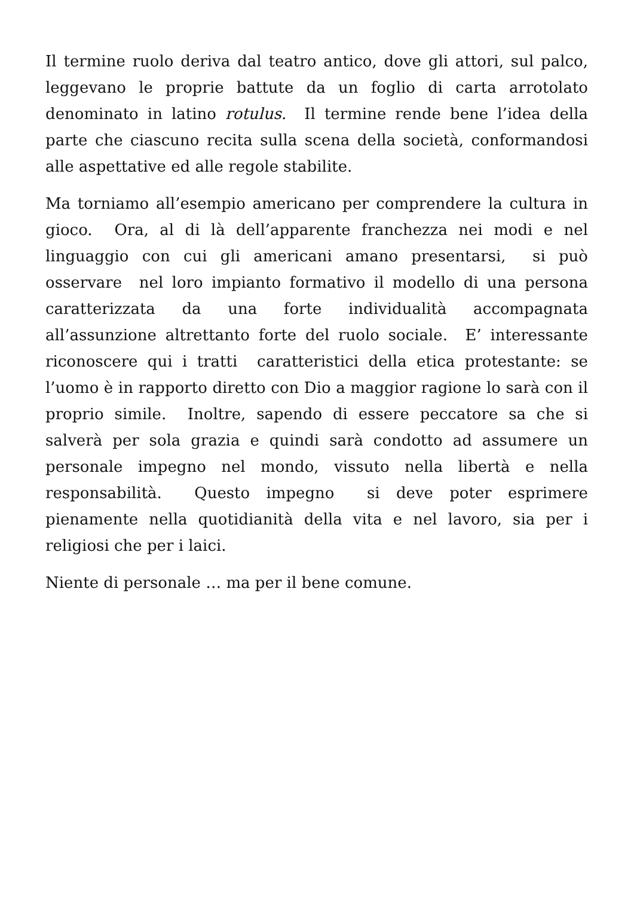Il termine ruolo deriva dal teatro antico, dove gli attori, sul palco, leggevano le proprie battute da un foglio di carta arrotolato denominato in latino rotulus. Il termine rende bene l’idea della parte che ciascuno recita sulla scena della società, conformandosi alle aspettative ed alle regole stabilite.
Ma torniamo all’esempio americano per comprendere la cultura in gioco. Ora, al di là dell’apparente franchezza nei modi e nel linguaggio con cui gli americani amano presentarsi, si può osservare nel loro impianto formativo il modello di una persona caratterizzata da una forte individualità accompagnata all’assunzione altrettanto forte del ruolo sociale. E’ interessante riconoscere qui i tratti caratteristici della etica protestante: se l’uomo è in rapporto diretto con Dio a maggior ragione lo sarà con il proprio simile. Inoltre, sapendo di essere peccatore sa che si salverà per sola grazia e quindi sarà condotto ad assumere un personale impegno nel mondo, vissuto nella libertà e nella responsabilità. Questo impegno si deve poter esprimere pienamente nella quotidianità della vita e nel lavoro, sia per i religiosi che per i laici.
Niente di personale … ma per il bene comune.